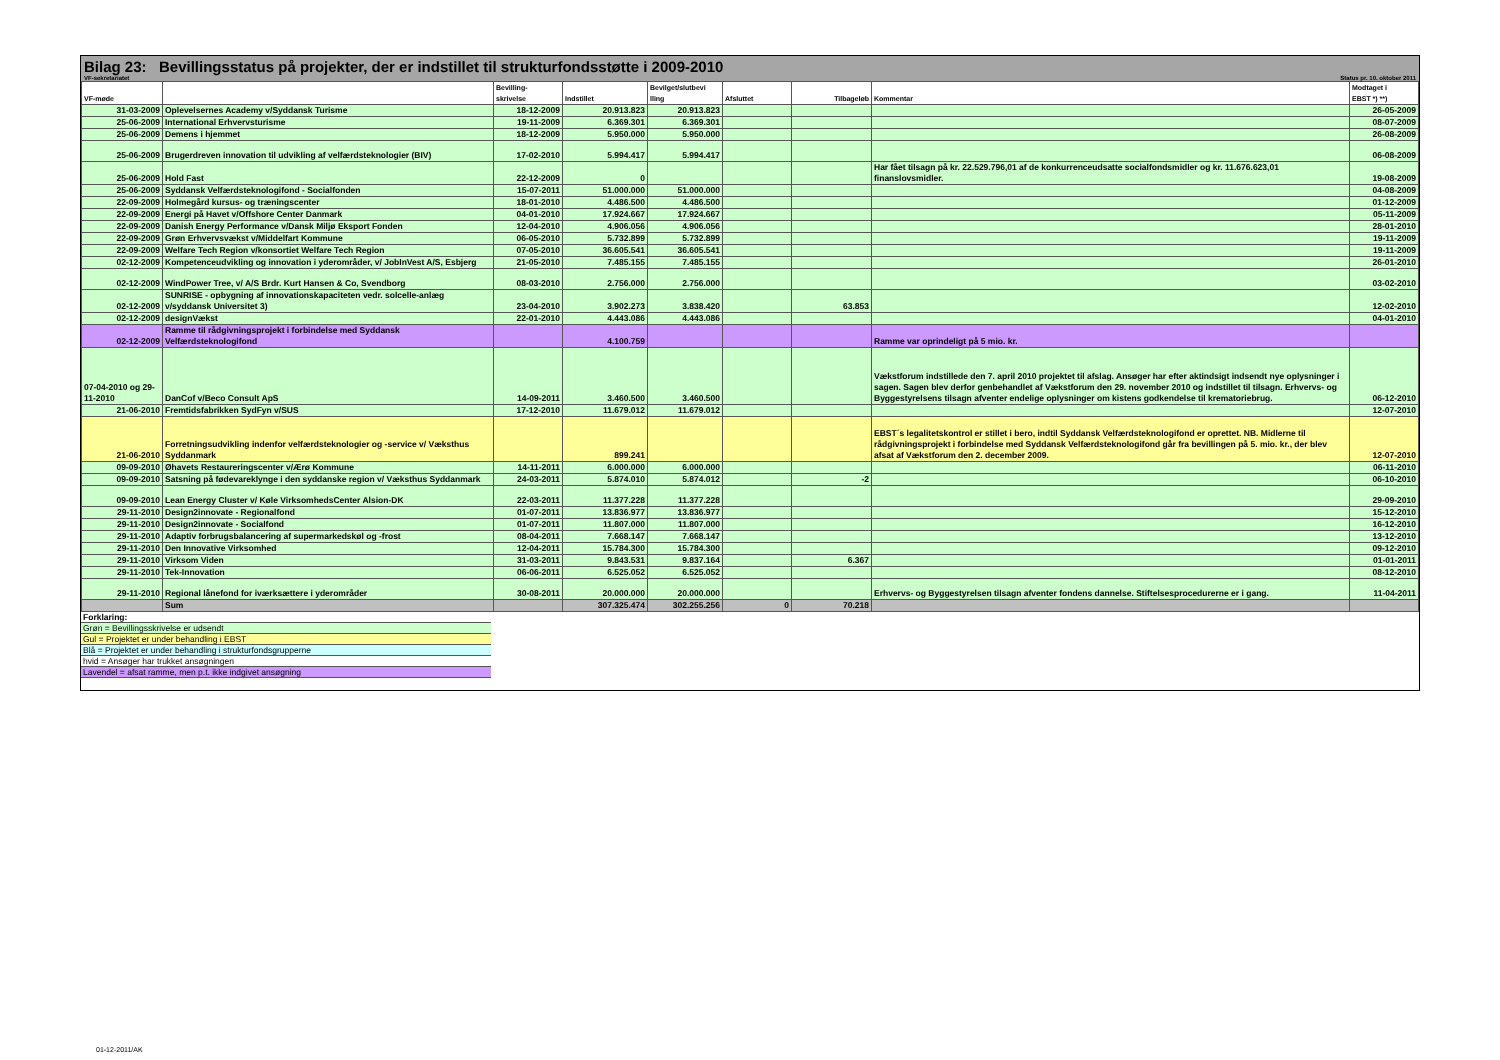Bilag 23: Bevillingsstatus på projekter, der er indstillet til strukturfondsstøtte i 2009-2010
VF-sekretariatet Status pr. 10. oktober 2011
| VF-møde | | Bevilling- skrivelse | Indstillet | Bevilget/slutbevi lling | Afsluttet | Tilbageløb | Kommentar | Modtaget i EBST *) **) |
| --- | --- | --- | --- | --- | --- | --- | --- | --- |
| 31-03-2009 | Oplevelsernes Academy v/Syddansk Turisme | 18-12-2009 | 20.913.823 | 20.913.823 | | | | 26-05-2009 |
| 25-06-2009 | International Erhvervsturisme | 19-11-2009 | 6.369.301 | 6.369.301 | | | | 08-07-2009 |
| 25-06-2009 | Demens i hjemmet | 18-12-2009 | 5.950.000 | 5.950.000 | | | | 26-08-2009 |
| 25-06-2009 | Brugerdreven innovation til udvikling af velfærdsteknologier (BIV) | 17-02-2010 | 5.994.417 | 5.994.417 | | | | 06-08-2009 |
| 25-06-2009 | Hold Fast | 22-12-2009 | 0 | | | | Har fået tilsagn på kr. 22.529.796,01 af de konkurrenceudsatte socialfondsmidler og kr. 11.676.623,01 finanslovsmidler. | 19-08-2009 |
| 25-06-2009 | Syddansk Velfærdsteknologifond - Socialfonden | 15-07-2011 | 51.000.000 | 51.000.000 | | | | 04-08-2009 |
| 22-09-2009 | Holmegård kursus- og træningscenter | 18-01-2010 | 4.486.500 | 4.486.500 | | | | 01-12-2009 |
| 22-09-2009 | Energi på Havet v/Offshore Center Danmark | 04-01-2010 | 17.924.667 | 17.924.667 | | | | 05-11-2009 |
| 22-09-2009 | Danish Energy Performance v/Dansk Miljø Eksport Fonden | 12-04-2010 | 4.906.056 | 4.906.056 | | | | 28-01-2010 |
| 22-09-2009 | Grøn Erhvervsvækst v/Middelfart Kommune | 06-05-2010 | 5.732.899 | 5.732.899 | | | | 19-11-2009 |
| 22-09-2009 | Welfare Tech Region v/konsortiet Welfare Tech Region | 07-05-2010 | 36.605.541 | 36.605.541 | | | | 19-11-2009 |
| 02-12-2009 | Kompetenceudvikling og innovation i yderområder, v/ JobInVest A/S, Esbjerg | 21-05-2010 | 7.485.155 | 7.485.155 | | | | 26-01-2010 |
| 02-12-2009 | WindPower Tree, v/ A/S Brdr. Kurt Hansen & Co, Svendborg | 08-03-2010 | 2.756.000 | 2.756.000 | | | | 03-02-2010 |
| 02-12-2009 | SUNRISE - opbygning af innovationskapaciteten vedr. solcelle-anlæg v/syddansk Universitet 3) | 23-04-2010 | 3.902.273 | 3.838.420 | | 63.853 | | 12-02-2010 |
| 02-12-2009 | designVækst | 22-01-2010 | 4.443.086 | 4.443.086 | | | | 04-01-2010 |
| 02-12-2009 | Ramme til rådgivningsprojekt i forbindelse med Syddansk Velfærdsteknologifond | | 4.100.759 | | | | Ramme var oprindeligt på 5 mio. kr. | |
| 07-04-2010 og 29-11-2010 | DanCof v/Beco Consult ApS | 14-09-2011 | 3.460.500 | 3.460.500 | | | Vækstforum indstillede den 7. april 2010 projektet til afslag. Ansøger har efter aktindsigt indsendt nye oplysninger i sagen. Sagen blev derfor genbehandlet af Vækstforum den 29. november 2010 og indstillet til tilsagn. Erhvervs- og Byggestyrelsens tilsagn afventer endelige oplysninger om kistens godkendelse til krematoriebrug. | 06-12-2010 |
| 21-06-2010 | Fremtidsfabrikken SydFyn v/SUS | 17-12-2010 | 11.679.012 | 11.679.012 | | | | 12-07-2010 |
| 21-06-2010 | Forretningsudvikling indenfor velfærdsteknologier og -service v/ Væksthus Syddanmark | | 899.241 | | | | EBST´s legalitetskontrol er stillet i bero, indtil Syddansk Velfærdsteknologifond er oprettet. NB. Midlerne til rådgivningsprojekt i forbindelse med Syddansk Velfærdsteknologifond går fra bevillingen på 5. mio. kr., der blev afsat af Vækstforum den 2. december 2009. | 12-07-2010 |
| 09-09-2010 | Øhavets Restaureringscenter v/Ærø Kommune | 14-11-2011 | 6.000.000 | 6.000.000 | | | | 06-11-2010 |
| 09-09-2010 | Satsning på fødevareklynge i den syddanske region v/ Væksthus Syddanmark | 24-03-2011 | 5.874.010 | 5.874.012 | | -2 | | 06-10-2010 |
| 09-09-2010 | Lean Energy Cluster v/ Køle VirksomhedsCenter Alsion-DK | 22-03-2011 | 11.377.228 | 11.377.228 | | | | 29-09-2010 |
| 29-11-2010 | Design2innovate - Regionalfond | 01-07-2011 | 13.836.977 | 13.836.977 | | | | 15-12-2010 |
| 29-11-2010 | Design2innovate - Socialfond | 01-07-2011 | 11.807.000 | 11.807.000 | | | | 16-12-2010 |
| 29-11-2010 | Adaptiv forbrugsbalancering af supermarkedskøl og -frost | 08-04-2011 | 7.668.147 | 7.668.147 | | | | 13-12-2010 |
| 29-11-2010 | Den Innovative Virksomhed | 12-04-2011 | 15.784.300 | 15.784.300 | | | | 09-12-2010 |
| 29-11-2010 | Virksom Viden | 31-03-2011 | 9.843.531 | 9.837.164 | | 6.367 | | 01-01-2011 |
| 29-11-2010 | Tek-Innovation | 06-06-2011 | 6.525.052 | 6.525.052 | | | | 08-12-2010 |
| 29-11-2010 | Regional lånefond for iværksættere i yderområder | 30-08-2011 | 20.000.000 | 20.000.000 | | | Erhvervs- og Byggestyrelsen tilsagn afventer fondens dannelse. Stiftelsesprocedurerne er i gang. | 11-04-2011 |
| | Sum | | 307.325.474 | 302.255.256 | 0 | 70.218 | | |
Forklaring:
Grøn = Bevillingsskrivelse er udsendt
Gul = Projektet er under behandling i EBST
Blå = Projektet er under behandling i strukturfondsgrupperne
hvid = Ansøger har trukket ansøgningen
Lavendel = afsat ramme, men p.t. ikke indgivet ansøgning
01-12-2011/AK